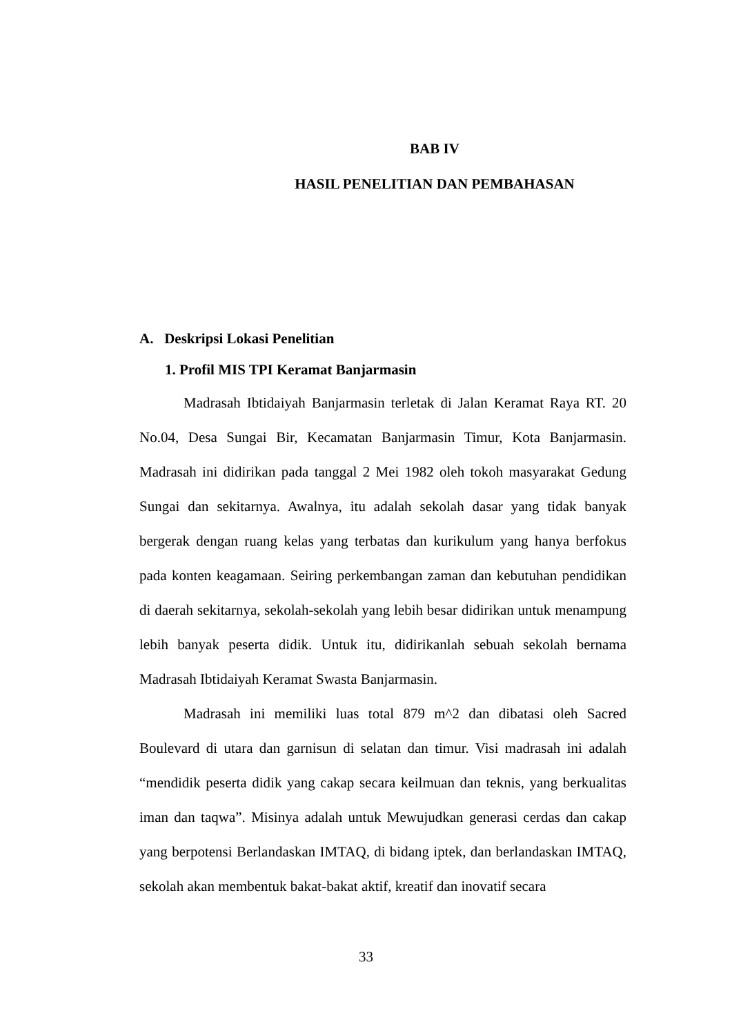BAB IV
HASIL PENELITIAN DAN PEMBAHASAN
A. Deskripsi Lokasi Penelitian
1. Profil MIS TPI Keramat Banjarmasin
Madrasah Ibtidaiyah Banjarmasin terletak di Jalan Keramat Raya RT. 20 No.04, Desa Sungai Bir, Kecamatan Banjarmasin Timur, Kota Banjarmasin. Madrasah ini didirikan pada tanggal 2 Mei 1982 oleh tokoh masyarakat Gedung Sungai dan sekitarnya. Awalnya, itu adalah sekolah dasar yang tidak banyak bergerak dengan ruang kelas yang terbatas dan kurikulum yang hanya berfokus pada konten keagamaan. Seiring perkembangan zaman dan kebutuhan pendidikan di daerah sekitarnya, sekolah-sekolah yang lebih besar didirikan untuk menampung lebih banyak peserta didik. Untuk itu, didirikanlah sebuah sekolah bernama Madrasah Ibtidaiyah Keramat Swasta Banjarmasin.
Madrasah ini memiliki luas total 879 m^2 dan dibatasi oleh Sacred Boulevard di utara dan garnisun di selatan dan timur. Visi madrasah ini adalah “mendidik peserta didik yang cakap secara keilmuan dan teknis, yang berkualitas iman dan taqwa”. Misinya adalah untuk Mewujudkan generasi cerdas dan cakap yang berpotensi Berlandaskan IMTAQ, di bidang iptek, dan berlandaskan IMTAQ, sekolah akan membentuk bakat-bakat aktif, kreatif dan inovatif secara
33